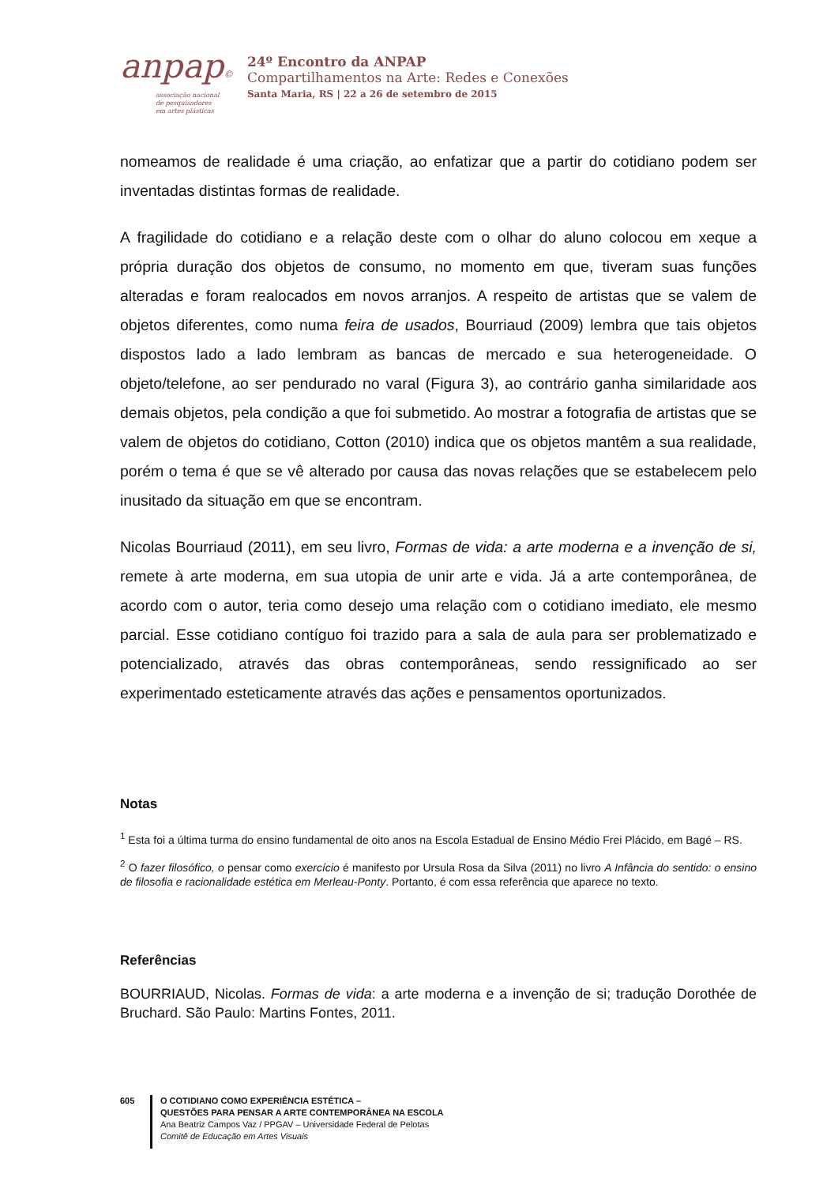anpap©
associação nacional
de pesquisadores
em artes plásticas
24º Encontro da ANPAP
Compartilhamentos na Arte: Redes e Conexões
Santa Maria, RS | 22 a 26 de setembro de 2015
nomeamos de realidade é uma criação, ao enfatizar que a partir do cotidiano podem ser inventadas distintas formas de realidade.
A fragilidade do cotidiano e a relação deste com o olhar do aluno colocou em xeque a própria duração dos objetos de consumo, no momento em que, tiveram suas funções alteradas e foram realocados em novos arranjos. A respeito de artistas que se valem de objetos diferentes, como numa feira de usados, Bourriaud (2009) lembra que tais objetos dispostos lado a lado lembram as bancas de mercado e sua heterogeneidade. O objeto/telefone, ao ser pendurado no varal (Figura 3), ao contrário ganha similaridade aos demais objetos, pela condição a que foi submetido. Ao mostrar a fotografia de artistas que se valem de objetos do cotidiano, Cotton (2010) indica que os objetos mantêm a sua realidade, porém o tema é que se vê alterado por causa das novas relações que se estabelecem pelo inusitado da situação em que se encontram.
Nicolas Bourriaud (2011), em seu livro, Formas de vida: a arte moderna e a invenção de si, remete à arte moderna, em sua utopia de unir arte e vida. Já a arte contemporânea, de acordo com o autor, teria como desejo uma relação com o cotidiano imediato, ele mesmo parcial. Esse cotidiano contíguo foi trazido para a sala de aula para ser problematizado e potencializado, através das obras contemporâneas, sendo ressignificado ao ser experimentado esteticamente através das ações e pensamentos oportunizados.
Notas
<sup>1</sup> Esta foi a última turma do ensino fundamental de oito anos na Escola Estadual de Ensino Médio Frei Plácido, em Bagé – RS.
<sup>2</sup> O fazer filosófico, o pensar como exercício é manifesto por Ursula Rosa da Silva (2011) no livro A Infância do sentido: o ensino de filosofia e racionalidade estética em Merleau-Ponty. Portanto, é com essa referência que aparece no texto.
Referências
BOURRIAUD, Nicolas. Formas de vida: a arte moderna e a invenção de si; tradução Dorothée de Bruchard. São Paulo: Martins Fontes, 2011.
605 O COTIDIANO COMO EXPERIÊNCIA ESTÉTICA –
QUESTÕES PARA PENSAR A ARTE CONTEMPORÂNEA NA ESCOLA
Ana Beatriz Campos Vaz / PPGAV – Universidade Federal de Pelotas
Comitê de Educação em Artes Visuais